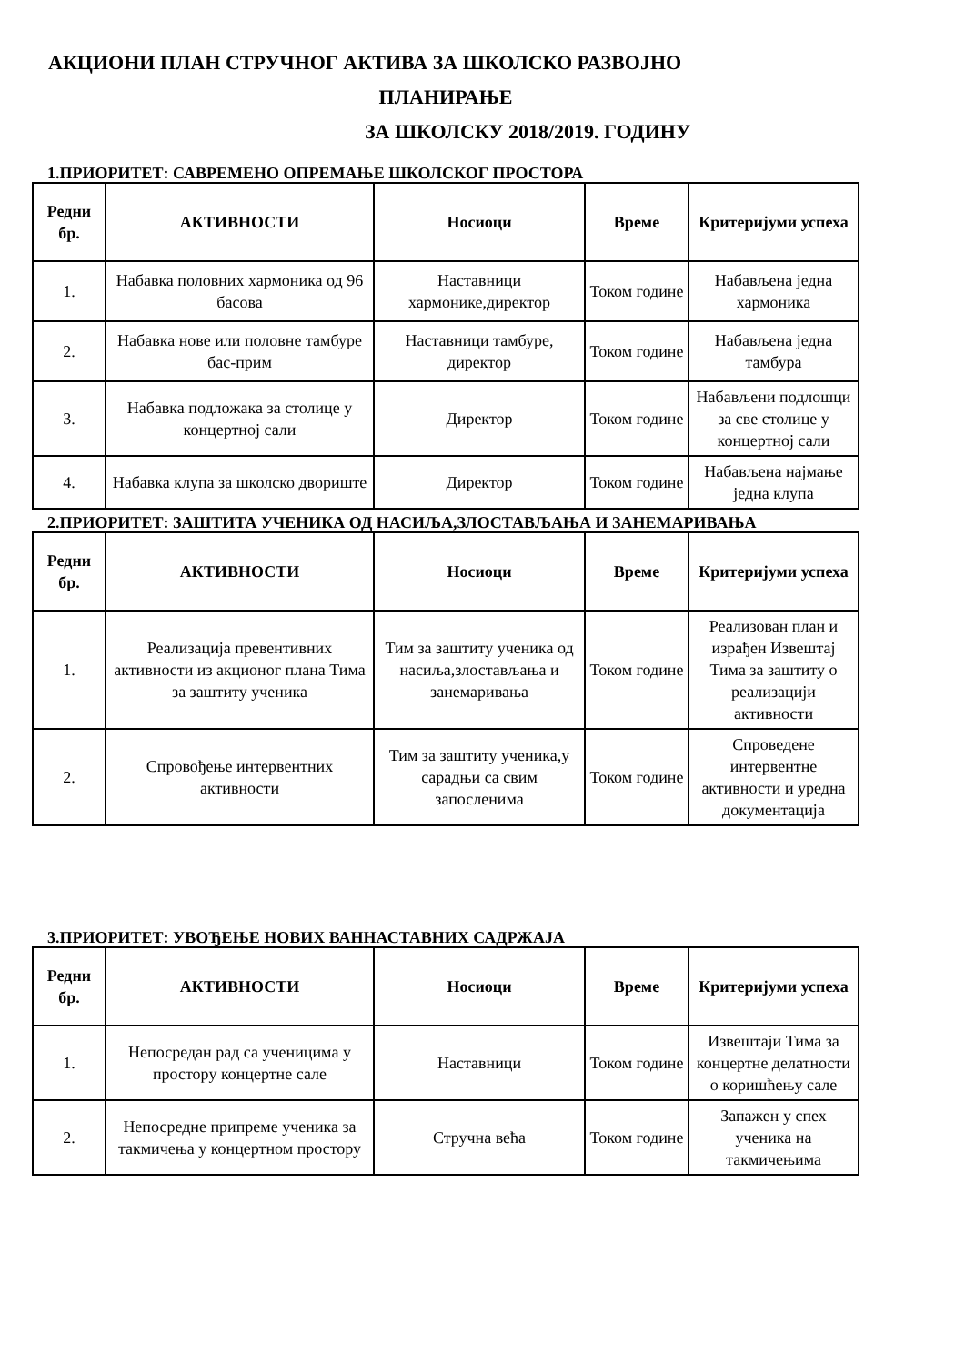АКЦИОНИ ПЛАН СТРУЧНОГ АКТИВА ЗА ШКОЛСКО РАЗВОЈНО
ПЛАНИРАЊЕ
ЗА ШКОЛСКУ 2018/2019. ГОДИНУ
1.ПРИОРИТЕТ: САВРЕМЕНО ОПРЕМАЊЕ ШКОЛСКОГ ПРОСТОРА
| Редни бр. | АКТИВНОСТИ | Носиоци | Време | Критеријуми успеха |
| --- | --- | --- | --- | --- |
| 1. | Набавка половних хармоника од 96 басова | Наставници хармонике,директор | Током године | Набављена једна хармоника |
| 2. | Набавка нове или половне тамбуре бас-прим | Наставници тамбуре, директор | Током године | Набављена једна тамбура |
| 3. | Набавка подложака за столице у концертној сали | Директор | Током године | Набављени подлошци за све столице у концертној сали |
| 4. | Набавка клупа за школско двориште | Директор | Током године | Набављена најмање једна клупа |
2.ПРИОРИТЕТ: ЗАШТИТА УЧЕНИКА ОД НАСИЉА,ЗЛОСТАВЉАЊА И ЗАНЕМАРИВАЊА
| Редни бр. | АКТИВНОСТИ | Носиоци | Време | Критеријуми успеха |
| --- | --- | --- | --- | --- |
| 1. | Реализација превентивних активности из акционог плана Тима за заштиту ученика | Тим за заштиту ученика од насиља,злостављања и занемаривања | Током године | Реализован план и израђен Извештај Тима за заштиту о реализацији активности |
| 2. | Спровођење интервентних активности | Тим за заштиту ученика,у сарадњи са свим запосленима | Током године | Спроведене интервентне активности и уредна документација |
3.ПРИОРИТЕТ: УВОЂЕЊЕ НОВИХ ВАННАСТАВНИХ САДРЖАЈА
| Редни бр. | АКТИВНОСТИ | Носиоци | Време | Критеријуми успеха |
| --- | --- | --- | --- | --- |
| 1. | Непосредан рад са ученицима у простору концертне сале | Наставници | Током године | Извештаји Тима за концертне делатности о коришћењу сале |
| 2. | Непосредне припреме ученика за такмичења у концертном простору | Стручна већа | Током године | Запажен у спех ученика на такмичењима |